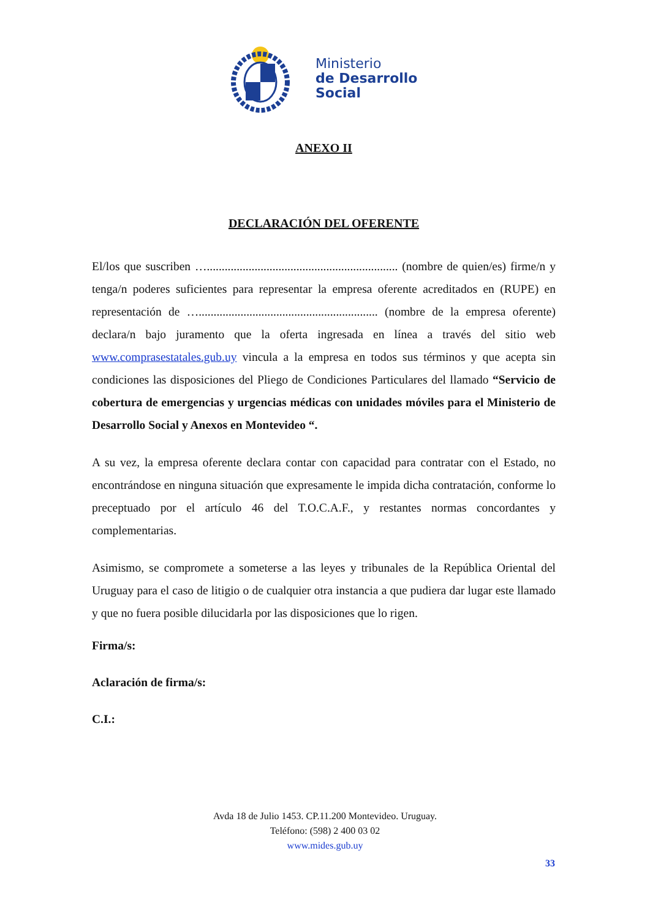Ministerio
de Desarrollo
Social
ANEXO II
DECLARACIÓN DEL OFERENTE
El/los que suscriben …................................................................ (nombre de quien/es) firme/n y tenga/n poderes suficientes para representar la empresa oferente acreditados en (RUPE) en representación de …............................................................ (nombre de la empresa oferente) declara/n bajo juramento que la oferta ingresada en línea a través del sitio web www.comprasestatales.gub.uy vincula a la empresa en todos sus términos y que acepta sin condiciones las disposiciones del Pliego de Condiciones Particulares del llamado “Servicio de cobertura de emergencias y urgencias médicas con unidades móviles para el Ministerio de Desarrollo Social y Anexos en Montevideo “.
A su vez, la empresa oferente declara contar con capacidad para contratar con el Estado, no encontrándose en ninguna situación que expresamente le impida dicha contratación, conforme lo preceptuado por el artículo 46 del T.O.C.A.F., y restantes normas concordantes y complementarias.
Asimismo, se compromete a someterse a las leyes y tribunales de la República Oriental del Uruguay para el caso de litigio o de cualquier otra instancia a que pudiera dar lugar este llamado y que no fuera posible dilucidarla por las disposiciones que lo rigen.
Firma/s:
Aclaración de firma/s:
C.I.:
Avda 18 de Julio 1453. CP.11.200 Montevideo. Uruguay.
Teléfono: (598) 2 400 03 02
www.mides.gub.uy
33